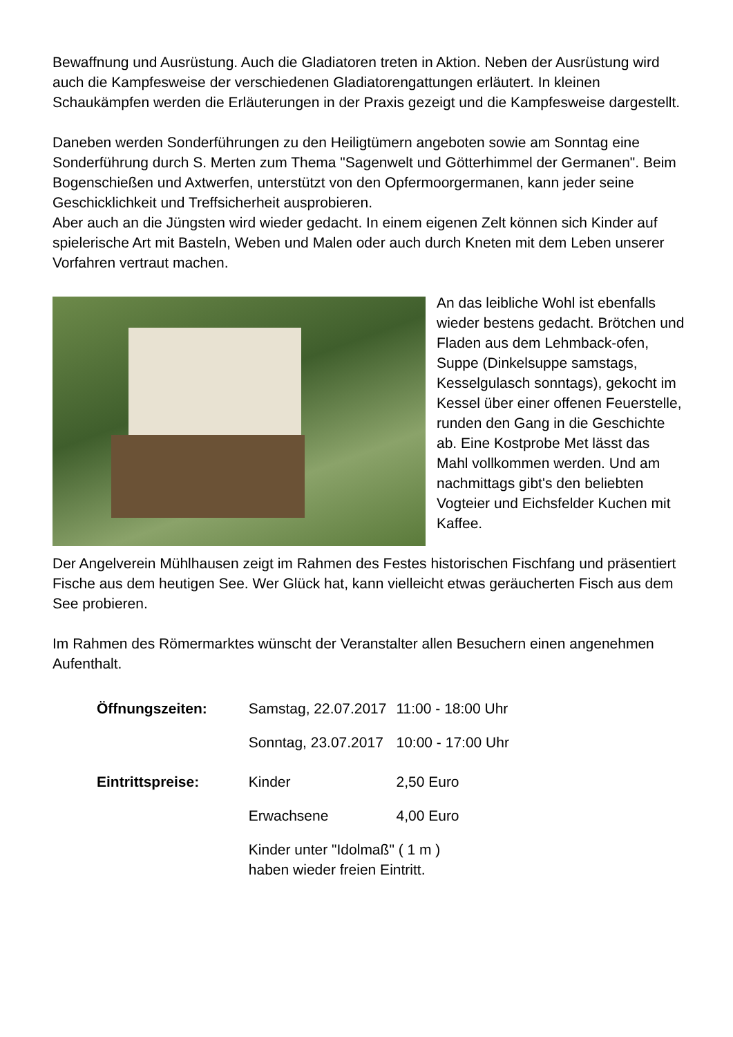Bewaffnung und Ausrüstung. Auch die Gladiatoren treten in Aktion. Neben der Ausrüstung wird auch die Kampfesweise der verschiedenen Gladiatorengattungen erläutert. In kleinen Schaukämpfen werden die Erläuterungen in der Praxis gezeigt und die Kampfesweise dargestellt.
Daneben werden Sonderführungen zu den Heiligtümern angeboten sowie am Sonntag eine Sonderführung durch S. Merten zum Thema "Sagenwelt und Götterhimmel der Germanen". Beim Bogenschießen und Axtwerfen, unterstützt von den Opfermoorgermanen, kann jeder seine Geschicklichkeit und Treffsicherheit ausprobieren.
Aber auch an die Jüngsten wird wieder gedacht. In einem eigenen Zelt können sich Kinder auf spielerische Art mit Basteln, Weben und Malen oder auch durch Kneten mit dem Leben unserer Vorfahren vertraut machen.
An das leibliche Wohl ist ebenfalls wieder bestens gedacht. Brötchen und Fladen aus dem Lehmback-ofen, Suppe (Dinkelsuppe samstags, Kesselgulasch sonntags), gekocht im Kessel über einer offenen Feuerstelle, runden den Gang in die Geschichte ab. Eine Kostprobe Met lässt das Mahl vollkommen werden. Und am nachmittags gibt's den beliebten Vogteier und Eichsfelder Kuchen mit Kaffee.
Der Angelverein Mühlhausen zeigt im Rahmen des Festes historischen Fischfang und präsentiert Fische aus dem heutigen See. Wer Glück hat, kann vielleicht etwas geräucherten Fisch aus dem See probieren.
Im Rahmen des Römermarktes wünscht der Veranstalter allen Besuchern einen angenehmen Aufenthalt.
| Öffnungszeiten: | Samstag, 22.07.2017 | 11:00 - 18:00 Uhr |
| | Sonntag, 23.07.2017 | 10:00 - 17:00 Uhr |
| Eintrittspreise: | Kinder | 2,50 Euro |
| | Erwachsene | 4,00 Euro |
| | Kinder unter "Idolmaß" ( 1 m ) haben wieder freien Eintritt. | |